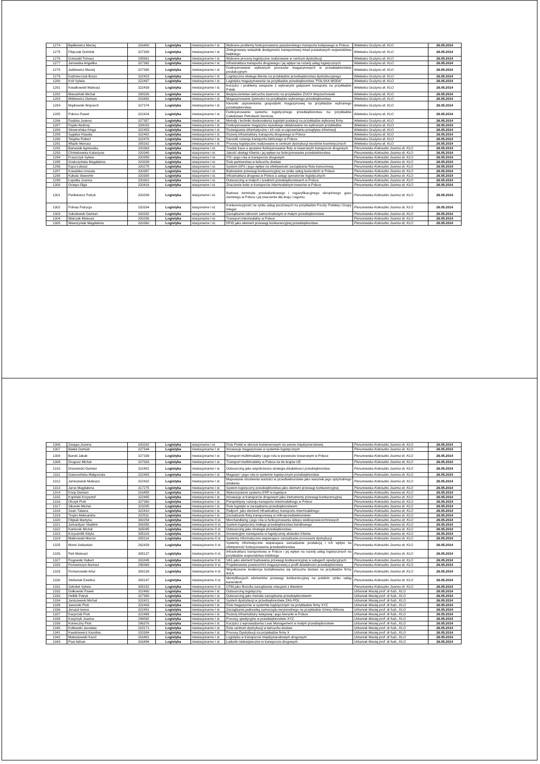| 1274 | Będkiewicz Maciej | 316400 | Logistyka | niestacjonarne I st. | Wybrane problemy funkcjonowania pasażerskiego transportu kolejowego w Polsce | Wieteska Grażyna dr, KLO | 26.05.2014 |
| 1275 | Filipczak Dominik | 327389 | Logistyka | niestacjonarne I st. | Zintegrowany wskaźnik dostępności transportowej miast powiatowych województwa łódzkiego | Wieteska Grażyna dr, KLO | 26.05.2014 |
| 1276 | Gotszald Tomasz | 285961 | Logistyka | niestacjonarne I st. | Wybrane procesy logistyczne realizowane w centrum dystrybucji | Wieteska Grażyna dr, KLO | 26.05.2014 |
| 1277 | Janowska Angelika | 327392 | Logistyka | niestacjonarne I st. | Infrastruktura transportu drogowego i jej wpływ na rozwój usług logistycznych | Wieteska Grażyna dr, KLO | 26.05.2014 |
| 1278 | Jaśkiewicz Maciej | 327365 | Logistyka | niestacjonarne I st. | Funkcjonowanie wybranych procesów magazynowych w przedsiębiorstwie produkcyjnym | Wieteska Grażyna dr, KLO | 26.05.2014 |
| 1279 | Kaźmierczak Borys | 322423 | Logistyka | niestacjonarne I st. | Logistyczna obsługa klienta na przykładzie przedsiębiorstwa dystrybucyjnego | Wieteska Grażyna dr, KLO | 26.05.2014 |
| 1280 | Król Sylwia | 322497 | Logistyka | niestacjonarne I st. | Logistyka magazynowania na przykładzie przedsiębiorstwa "POLSKA WODA" | Wieteska Grażyna dr, KLO | 26.05.2014 |
| 1281 | Kwiatkowski Mateusz | 322439 | Logistyka | niestacjonarne I st. | Korzyści i problemy związane z wybranymi gałęziami transportu na przykładzie Polski | Wieteska Grażyna dr, KLO | 26.05.2014 |
| 1282 | Marusiński Michał | 288326 | Logistyka | niestacjonarne I st. | Bezpieczeństwo łańcucha żywności na przykładzie ZUCH Wojciechowski | Wieteska Grażyna dr, KLO | 26.05.2014 |
| 1283 | Miśkiewicz Damian | 316492 | Logistyka | niestacjonarne I st. | Magazynowanie żywności na przykładzie wybranego przedsiębiorstwa | Wieteska Grażyna dr, KLO | 26.05.2014 |
| 1284 | Mądrawski Wojciech | 327374 | Logistyka | niestacjonarne I st. | Kierunki usprawniania gospodarki magazynowej na przykładzie wybranego przedsiębiorstwa | Wieteska Grażyna dr, KLO | 26.05.2014 |
| 1285 | Pokora Paweł | 322424 | Logistyka | niestacjonarne I st. | Funkcjonowanie systemu logistycznego przedsiębiorstwa na przykładzie Caledonian Petroleum Services | Wieteska Grażyna dr, KLO | 26.05.2014 |
| 1286 | Radzka Joanna | 327357 | Logistyka | niestacjonarne I st. | Metody i techniki doskonalenia logistyki podukcji na przykładzie wybranej firmy | Wieteska Grażyna dr, KLO | 26.05.2014 |
| 1287 | Rajski Andrzej | 328033 | Logistyka | niestacjonarne I st. | Funkcjonowanie magazynu wysokiego składowania na wybranym przykładzie | Wieteska Grażyna dr, KLO | 26.05.2014 |
| 1288 | Skowrońska Kinga | 322453 | Logistyka | niestacjonarne I st. | Rozwiązania informatyczne i ich rola w usprawnianiu przepływu informacji | Wieteska Grażyna dr, KLO | 26.05.2014 |
| 1289 | Sygidus Klaudia | 322482 | Logistyka | niestacjonarne I st. | Rozwój infrastruktury transportu drogowego w Polsce | Wieteska Grażyna dr, KLO | 26.05.2014 |
| 1290 | Telążka Robert | 322476 | Logistyka | niestacjonarne I st. | Kierunki rozwoju transportu lotniczego w Polsce | Wieteska Grażyna dr, KLO | 26.05.2014 |
| 1291 | Wlazło Mariusz | 305162 | Logistyka | niestacjonarne I st. | Procesy logistyczne realizowane w centrum dystrybucji wyrobów kosmetycznych | Wieteska Grażyna dr, KLO | 26.05.2014 |
| 1292 | Banasiak Agnieszka | 320363 | Logistyka | stacjonarne I st. | Track& trace a sprawne funkcjonowanie floty w towarowym transporcie drogowym | Piorunowska-Kokoszko Joanna dr, KLO | 26.05.2014 |
| 1293 | Chmielowska Katarzyna | 320340 | Logistyka | stacjonarne I st. | Jakość obsługi Klienta i jej wpływ na funkcjonowanie przedsiebiorstwa | Piorunowska-Kokoszko Joanna dr, KLO | 26.05.2014 |
| 1294 | Fraszczyk Sylwia | 320359 | Logistyka | stacjonarne I st. | ITD i jego rola w transporcie drogowym | Piorunowska-Kokoszko Joanna dr, KLO | 26.05.2014 |
| 1295 | Grabczyńska Magdalena | 323209 | Logistyka | stacjonarne I st. | Rola partnerstwa w łańcuchu dostaw | Piorunowska-Kokoszko Joanna dr, KLO | 26.05.2014 |
| 1296 | Kąca Łukasz | 320275 | Logistyka | stacjonarne I st. | System GPS i jego wpływ na efektywność zarządzania flota transortową | Piorunowska-Kokoszko Joanna dr, KLO | 26.05.2014 |
| 1297 | Kowalska Urszula | 320397 | Logistyka | stacjonarne I st. | Budowanie przewagi konkurencyjnej na rynku usług kurierskich w Polsce | Piorunowska-Kokoszko Joanna dr, KLO | 26.05.2014 |
| 1298 | Kubala Sławomir | 320308 | Logistyka | stacjonarne I st. | Infrastruktura drogowa w Polsce a usługi operatorów logistycznych | Piorunowska-Kokoszko Joanna dr, KLO | 26.05.2014 |
| 1299 | Łopatka Joanna | 320301 | Logistyka | stacjonarne I st. | Outsourcing w małych i srednich przedsiębiorstwach w Polsce | Piorunowska-Kokoszko Joanna dr, KLO | 26.05.2014 |
| 1300 | Ociepa Olga | 320416 | Logistyka | stacjonarne I st. | Znaczenie kolei w transporcie intermodalnym towarów w Polsce | Piorunowska-Kokoszko Joanna dr, KLO | 26.05.2014 |
| 1301 | Pertkiewicz Patryk | 320289 | Logistyka | stacjonarne I st. | Budowa terminalu przeładunkowego i regazyfikacyjnego skroplonego gazu ziemnego w Polsce i jej znaczenie dla kraju i regionu | Piorunowska-Kokoszko Joanna dr, KLO | 26.05.2014 |
| 1302 | Polnau Patrycja | 320334 | Logistyka | stacjonarne I st. | Konkurencyjność na rynku usług pocztowych na przykładzie Poczty Polskiej i Grupy Integer | Piorunowska-Kokoszko Joanna dr, KLO | 26.05.2014 |
| 1303 | Sobolewski Damian | 320332 | Logistyka | stacjonarne I st. | Zarządzanie taborem samochodowym w małym przedsiębiorstwie | Piorunowska-Kokoszko Joanna dr, KLO | 26.05.2014 |
| 1304 | Walczak Mateusz | 320286 | Logistyka | stacjonarne I st. | Transport intermodalny w Polsce | Piorunowska-Kokoszko Joanna dr, KLO | 26.05.2014 |
| 1305 | Wawrzyniak Magdalena | 320360 | Logistyka | stacjonarne I st. | RFID jako element przewagi konkurencyjnej przedsiębiorstwa | Piorunowska-Kokoszko Joanna dr, KLO | 26.05.2014 |
| 1306 | Zasępa Joanna | 320282 | Logistyka | stacjonarne I st. | Rola Polski w obrocie kontenerowym na arenie międzynarodowej | Piorunowska-Kokoszko Joanna dr, KLO | 26.05.2014 |
| 1307 | Białek Damian | 327344 | Logistyka | niestacjonarne I st. | Innowacje magazynowe w systemie logistycznym | Piorunowska-Kokoszko Joanna dr, KLO | 26.05.2014 |
| 1308 | Burski Jakub | 327339 | Logistyka | niestacjonarne I st. | Transport multimodalny i jego rola w przewozie towarowym w Polsce | Piorunowska-Kokoszko Joanna dr, KLO | 26.05.2014 |
| 1309 | Drogosz Michał | 327693 | Logistyka | niestacjonarne I st. | Transport multimodalny w Polsce na tle krajów UE | Piorunowska-Kokoszko Joanna dr, KLO | 26.05.2014 |
| 1310 | Drzewiecki Damian | 322481 | Logistyka | niestacjonarne I st. | Outsourcing jako współczesna strategia działalnosci przedsiębiorstwa | Piorunowska-Kokoszko Joanna dr, KLO | 26.05.2014 |
| 1311 | Gawrusińska Małgorzata | 322483 | Logistyka | niestacjonarne I st. | Magazyn i jego rola w systemie logistycznym przedsiębiorstwa | Piorunowska-Kokoszko Joanna dr, KLO | 26.05.2014 |
| 1312 | Janiszewski Mateusz | 322432 | Logistyka | niestacjonarne I st. | Mapowanie strumienia wartości w przedsiebiorstwie jako warunek jego optymalnego działania | Piorunowska-Kokoszko Joanna dr, KLO | 26.05.2014 |
| 1313 | Jaros Magdalena | 317275 | Logistyka | niestacjonarne I st. | System logistyczny przedsiębiorstwa jako element przewagi konkurencyjnej | Piorunowska-Kokoszko Joanna dr, KLO | 26.05.2014 |
| 1314 | Knop Damian | 316458 | Logistyka | niestacjonarne I st. | Wykorzystanie systemu ERP w logistyce | Piorunowska-Kokoszko Joanna dr, KLO | 26.05.2014 |
| 1315 | Kopiński Krzysztof | 322485 | Logistyka | niestacjonarne I st. | Innowacje w transporcie drogowym jako instrumenty przewagi konkurencyjnej | Piorunowska-Kokoszko Joanna dr, KLO | 26.05.2014 |
| 1316 | Olczyk Piotr | 327360 | Logistyka | niestacjonarne I st. | Perspektywy rozwoju transportu intermodalnego w Polsce | Piorunowska-Kokoszko Joanna dr, KLO | 26.05.2014 |
| 1317 | Sikorski Michal | 323285 | Logistyka | niestacjonarne I st. | Rola logistyki w zarządzaniu przedsiębiorstwem | Piorunowska-Kokoszko Joanna dr, KLO | 26.05.2014 |
| 1318 | Szulc Tatiana | 322418 | Logistyka | niestacjonarne I st. | Railport- jako element infrastruktury transportu intermodalnego | Piorunowska-Kokoszko Joanna dr, KLO | 26.05.2014 |
| 1319 | Trepto Aleksandra | 322511 | Logistyka | niestacjonarne I st. | Zarzadzanie flotą transportową w mikroprzedsiebiorstwie | Piorunowska-Kokoszko Joanna dr, KLO | 26.05.2014 |
| 1320 | Filipiak Martyna | 300254 | Logistyka | niestacjonarne II st. | Merchandising i jego rola w funkcjonowaniu sklepu wielkopowierzchniowych | Piorunowska-Kokoszko Joanna dr, KLO | 26.05.2014 |
| 1321 | Jomardyan Vladimir | 306358 | Logistyka | niestacjonarne II st. | System logistyczny małego przedsiębiorstwa handlowego | Piorunowska-Kokoszko Joanna dr, KLO | 26.05.2014 |
| 1322 | Kantorek Michał | 305095 | Logistyka | niestacjonarne II st. | Outsourcing jako strategia przedsiębiorstwa | Piorunowska-Kokoszko Joanna dr, KLO | 26.05.2014 |
| 1323 | Krzysztofik Edyta | 305103 | Logistyka | niestacjonarne II st. | Innowacyjne rozwiązania w logistycznej obsłudze Klienta | Piorunowska-Kokoszko Joanna dr, KLO | 26.05.2014 |
| 1324 | Malinowski Marcin | 305114 | Logistyka | niestacjonarne II st. | Systemy informatyczne wspierajace zarzadzanie procesami dystrybucji | Piorunowska-Kokoszko Joanna dr, KLO | 26.05.2014 |
| 1325 | Morel Sebastian | 262439 | Logistyka | niestacjonarne II st. | Systemy informatyczne wspierajace zarzadzanie produkcją i ich wpływ na efektywność funkcjonowania przedsiebiorstwa | Piorunowska-Kokoszko Joanna dr, KLO | 26.05.2014 |
| 1326 | Rek Mateusz | 305137 | Logistyka | niestacjonarne II st. | Infrastruktura transportowa w Polsce i jej wpływ na rozwój usług logistycznych na przykładzie województwa łódzkiego | Piorunowska-Kokoszko Joanna dr, KLO | 26.05.2014 |
| 1327 | Rogowski Hubert | 331845 | Logistyka | niestacjonarne II st. | VAS jako element budowania przewagi konkurencyjnej w usługach spedycyjnych | Piorunowska-Kokoszko Joanna dr, KLO | 26.05.2014 |
| 1328 | Romaniszyn Bartosz | 296369 | Logistyka | niestacjonarne II st. | Projektowanie powierzchni magazynowej a profil działalności przedsiębiorstwa | Piorunowska-Kokoszko Joanna dr, KLO | 26.05.2014 |
| 1329 | Romanowski Artur | 305138 | Logistyka | niestacjonarne II st. | Współczesne tendencje kształtowania się łańcucha dostaw na przykładzie firmy IKEA | Piorunowska-Kokoszko Joanna dr, KLO | 26.05.2014 |
| 1330 | Stefaniak Ewelina | 305147 | Logistyka | niestacjonarne II st. | Identyfikacjach elementów przewagi konkurencyjnej na polskim rynku usług kurierskich | Piorunowska-Kokoszko Joanna dr, KLO | 26.05.2014 |
| 1331 | Szkobel Sylwia | 305152 | Logistyka | niestacjonarne II st. | CRM jako filozofia zarządzania relacjami z klientem | Piorunowska-Kokoszko Joanna dr, KLO | 26.05.2014 |
| 1332 | Dołkowski Paweł | 322480 | Logistyka | niestacjonarne I st. | Outsourcing logistyczny | Urbaniak Maciej prof. dr hab., KLO | 26.05.2014 |
| 1333 | Helbik Patryk | 327380 | Logistyka | niestacjonarne I st. | Outsourcing jako metoda zarządzania przedsiębiorstwem | Urbaniak Maciej prof. dr hab., KLO | 26.05.2014 |
| 1334 | Janiszewski Michał | 322421 | Logistyka | niestacjonarne I st. | System dystrybucji w przedsiębiorstwie ZAS-POL | Urbaniak Maciej prof. dr hab., KLO | 26.05.2014 |
| 1335 | Jaworski Piotr | 322443 | Logistyka | niestacjonarne I st. | Rola magazynów w systemie logistycznym na przykładzie firmy XYZ | Urbaniak Maciej prof. dr hab., KLO | 26.05.2014 |
| 1336 | Jeruzal Iwona | 322491 | Logistyka | niestacjonarne I st. | Zarządzanie jednostką samorządu terytorialnego na przykładzie Gminy Witonia | Urbaniak Maciej prof. dr hab., KLO | 26.05.2014 |
| 1337 | Kacprzak Piotr | 322499 | Logistyka | niestacjonarne I st. | Rozwój infrastruktury kolejowej i jego kierunki w Polsce | Urbaniak Maciej prof. dr hab., KLO | 26.05.2014 |
| 1338 | Kacprzyk Joanna | 294892 | Logistyka | niestacjonarne I st. | Procesy spedycyjne w przedsiębiorstwie XYZ | Urbaniak Maciej prof. dr hab., KLO | 26.05.2014 |
| 1339 | Konieczny Piotr | 296376 | Logistyka | niestacjonarne I st. | Korzyści z wprowadzenia Lean Management w małym przedsiębiorstwie | Urbaniak Maciej prof. dr hab., KLO | 26.05.2014 |
| 1340 | Kotlewski Jarosław | 315171 | Logistyka | niestacjonarne I st. | Rola centrum dystrybucji w łańcuchu dostaw | Urbaniak Maciej prof. dr hab., KLO | 26.05.2014 |
| 1341 | Kwaśniewicz Karolina | 320384 | Logistyka | niestacjonarne I st. | Procesy Dystrybucji na przykładzie firmy X | Urbaniak Maciej prof. dr hab., KLO | 26.05.2014 |
| 1342 | Matuszewski Karol | 316481 | Logistyka | niestacjonarne I st. | Logistyka w transporcie międzynarodowym drogowym | Urbaniak Maciej prof. dr hab., KLO | 26.05.2014 |
| 1343 | Psut Adrian | 316494 | Logistyka | niestacjonarne I st. | Ładunki niebezpieczne w transporcie drogowym | Urbaniak Maciej prof. dr hab., KLO | 26.05.2014 |